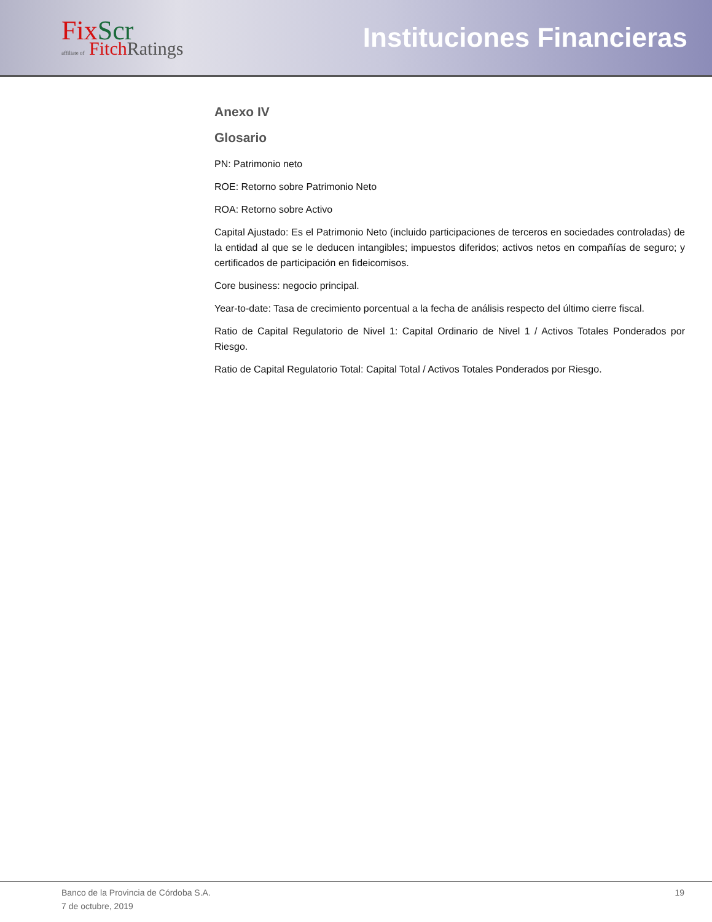Fix Scr
affiliate of Fitch Ratings
Instituciones Financieras
Anexo IV
Glosario
PN: Patrimonio neto
ROE: Retorno sobre Patrimonio Neto
ROA: Retorno sobre Activo
Capital Ajustado: Es el Patrimonio Neto (incluido participaciones de terceros en sociedades controladas) de la entidad al que se le deducen intangibles; impuestos diferidos; activos netos en compañías de seguro; y certificados de participación en fideicomisos.
Core business: negocio principal.
Year-to-date: Tasa de crecimiento porcentual a la fecha de análisis respecto del último cierre fiscal.
Ratio de Capital Regulatorio de Nivel 1: Capital Ordinario de Nivel 1 / Activos Totales Ponderados por Riesgo.
Ratio de Capital Regulatorio Total: Capital Total / Activos Totales Ponderados por Riesgo.
Banco de la Provincia de Córdoba S.A.
7 de octubre, 2019
19